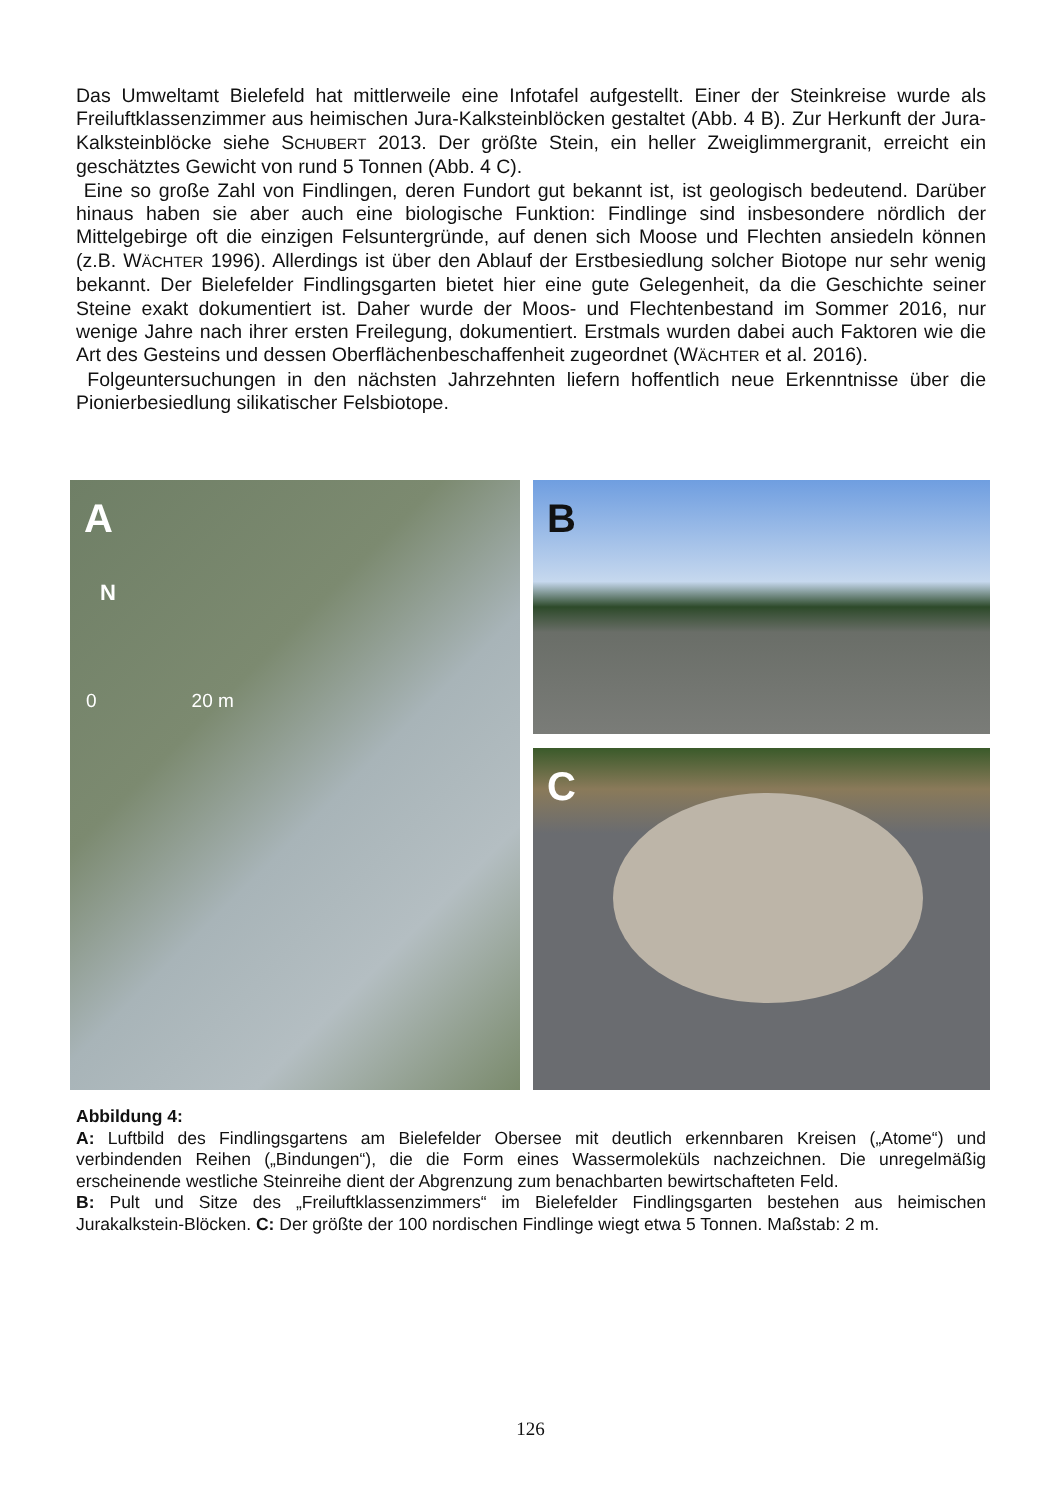Das Umweltamt Bielefeld hat mittlerweile eine Infotafel aufgestellt. Einer der Steinkreise wurde als Freiluftklassenzimmer aus heimischen Jura-Kalksteinblöcken gestaltet (Abb. 4 B). Zur Herkunft der Jura-Kalksteinblöcke siehe SCHUBERT 2013. Der größte Stein, ein heller Zweiglimmergranit, erreicht ein geschätztes Gewicht von rund 5 Tonnen (Abb. 4 C).
Eine so große Zahl von Findlingen, deren Fundort gut bekannt ist, ist geologisch bedeutend. Darüber hinaus haben sie aber auch eine biologische Funktion: Findlinge sind insbesondere nördlich der Mittelgebirge oft die einzigen Felsuntergründe, auf denen sich Moose und Flechten ansiedeln können (z.B. WÄCHTER 1996). Allerdings ist über den Ablauf der Erstbesiedlung solcher Biotope nur sehr wenig bekannt. Der Bielefelder Findlingsgarten bietet hier eine gute Gelegenheit, da die Geschichte seiner Steine exakt dokumentiert ist. Daher wurde der Moos- und Flechtenbestand im Sommer 2016, nur wenige Jahre nach ihrer ersten Freilegung, dokumentiert. Erstmals wurden dabei auch Faktoren wie die Art des Gesteins und dessen Oberflächenbeschaffenheit zugeordnet (WÄCHTER et al. 2016).
Folgeuntersuchungen in den nächsten Jahrzehnten liefern hoffentlich neue Erkenntnisse über die Pionierbesiedlung silikatischer Felsbiotope.
A
N
0 20 m
B
C
Abbildung 4:
A: Luftbild des Findlingsgartens am Bielefelder Obersee mit deutlich erkennbaren Kreisen („Atome“) und verbindenden Reihen („Bindungen“), die die Form eines Wassermoleküls nachzeichnen. Die unregelmäßig erscheinende westliche Steinreihe dient der Abgrenzung zum benachbarten bewirtschafteten Feld.
B: Pult und Sitze des „Freiluftklassenzimmers“ im Bielefelder Findlingsgarten bestehen aus heimischen Jurakalkstein-Blöcken. C: Der größte der 100 nordischen Findlinge wiegt etwa 5 Tonnen. Maßstab: 2 m.
126